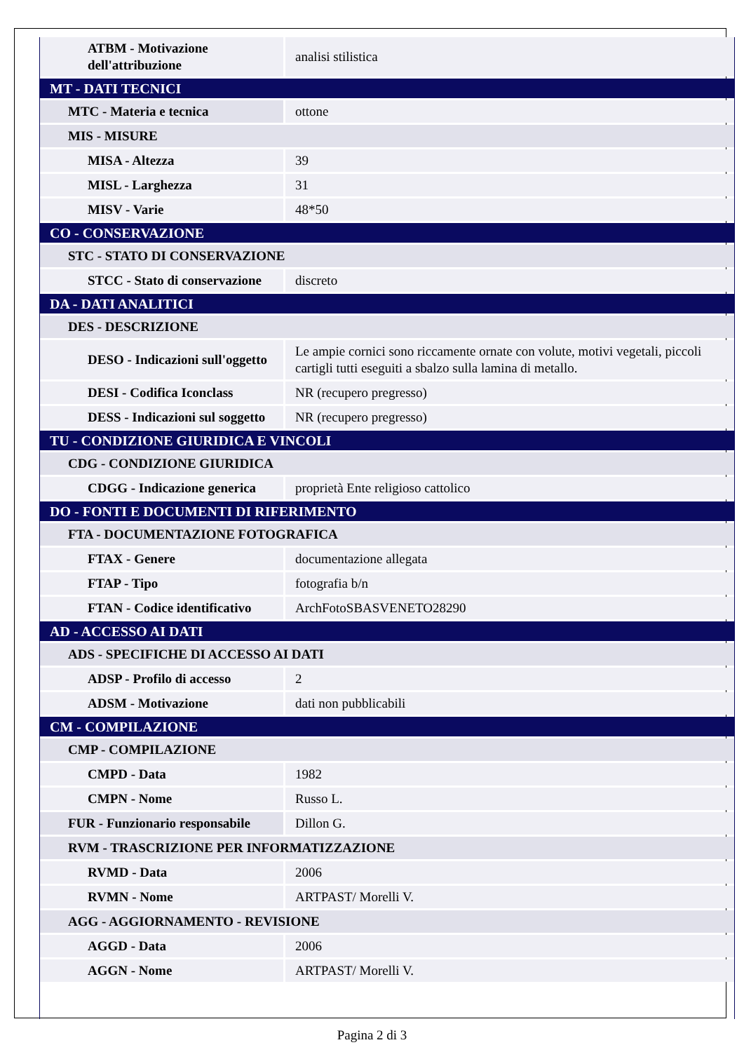| ATBM - Motivazione dell'attribuzione | analisi stilistica |
| MT - DATI TECNICI | |
| MTC - Materia e tecnica | ottone |
| MIS - MISURE | |
| MISA - Altezza | 39 |
| MISL - Larghezza | 31 |
| MISV - Varie | 48*50 |
| CO - CONSERVAZIONE | |
| STC - STATO DI CONSERVAZIONE | |
| STCC - Stato di conservazione | discreto |
| DA - DATI ANALITICI | |
| DES - DESCRIZIONE | |
| DESO - Indicazioni sull'oggetto | Le ampie cornici sono riccamente ornate con volute, motivi vegetali, piccoli cartigli tutti eseguiti a sbalzo sulla lamina di metallo. |
| DESI - Codifica Iconclass | NR (recupero pregresso) |
| DESS - Indicazioni sul soggetto | NR (recupero pregresso) |
| TU - CONDIZIONE GIURIDICA E VINCOLI | |
| CDG - CONDIZIONE GIURIDICA | |
| CDGG - Indicazione generica | proprietà Ente religioso cattolico |
| DO - FONTI E DOCUMENTI DI RIFERIMENTO | |
| FTA - DOCUMENTAZIONE FOTOGRAFICA | |
| FTAX - Genere | documentazione allegata |
| FTAP - Tipo | fotografia b/n |
| FTAN - Codice identificativo | ArchFotoSBASVENETO28290 |
| AD - ACCESSO AI DATI | |
| ADS - SPECIFICHE DI ACCESSO AI DATI | |
| ADSP - Profilo di accesso | 2 |
| ADSM - Motivazione | dati non pubblicabili |
| CM - COMPILAZIONE | |
| CMP - COMPILAZIONE | |
| CMPD - Data | 1982 |
| CMPN - Nome | Russo L. |
| FUR - Funzionario responsabile | Dillon G. |
| RVM - TRASCRIZIONE PER INFORMATIZZAZIONE | |
| RVMD - Data | 2006 |
| RVMN - Nome | ARTPAST/ Morelli V. |
| AGG - AGGIORNAMENTO - REVISIONE | |
| AGGD - Data | 2006 |
| AGGN - Nome | ARTPAST/ Morelli V. |
Pagina 2 di 3